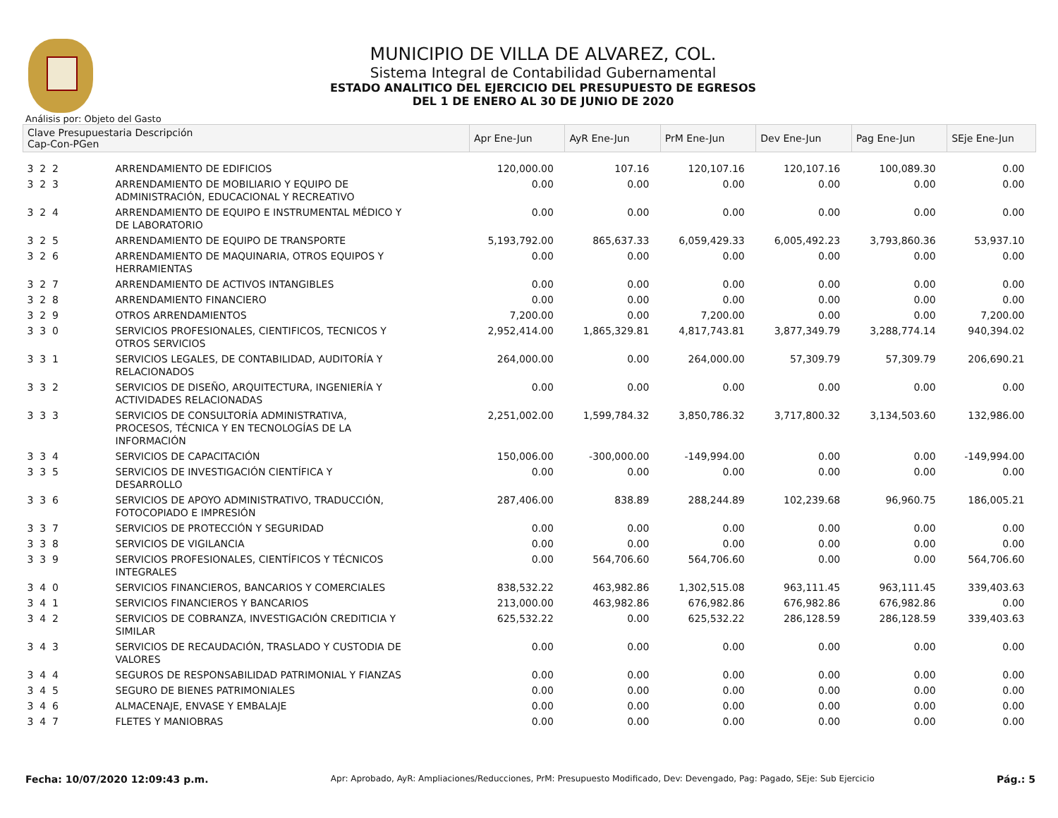MUNICIPIO DE VILLA DE ALVAREZ, COL.
Sistema Integral de Contabilidad Gubernamental
ESTADO ANALITICO DEL EJERCICIO DEL PRESUPUESTO DE EGRESOS
DEL 1 DE ENERO AL 30 DE JUNIO DE 2020
Análisis por: Objeto del Gasto
| Clave Presupuestaria Descripción Cap-Con-PGen | | Apr Ene-Jun | AyR Ene-Jun | PrM Ene-Jun | Dev Ene-Jun | Pag Ene-Jun | SEje Ene-Jun |
| --- | --- | --- | --- | --- | --- | --- | --- |
| 3 2 2 | ARRENDAMIENTO DE EDIFICIOS | 120,000.00 | 107.16 | 120,107.16 | 120,107.16 | 100,089.30 | 0.00 |
| 3 2 3 | ARRENDAMIENTO DE MOBILIARIO Y EQUIPO DE ADMINISTRACIÓN, EDUCACIONAL Y RECREATIVO | 0.00 | 0.00 | 0.00 | 0.00 | 0.00 | 0.00 |
| 3 2 4 | ARRENDAMIENTO DE EQUIPO E INSTRUMENTAL MÉDICO Y DE LABORATORIO | 0.00 | 0.00 | 0.00 | 0.00 | 0.00 | 0.00 |
| 3 2 5 | ARRENDAMIENTO DE EQUIPO DE TRANSPORTE | 5,193,792.00 | 865,637.33 | 6,059,429.33 | 6,005,492.23 | 3,793,860.36 | 53,937.10 |
| 3 2 6 | ARRENDAMIENTO DE MAQUINARIA, OTROS EQUIPOS Y HERRAMIENTAS | 0.00 | 0.00 | 0.00 | 0.00 | 0.00 | 0.00 |
| 3 2 7 | ARRENDAMIENTO DE ACTIVOS INTANGIBLES | 0.00 | 0.00 | 0.00 | 0.00 | 0.00 | 0.00 |
| 3 2 8 | ARRENDAMIENTO FINANCIERO | 0.00 | 0.00 | 0.00 | 0.00 | 0.00 | 0.00 |
| 3 2 9 | OTROS ARRENDAMIENTOS | 7,200.00 | 0.00 | 7,200.00 | 0.00 | 0.00 | 7,200.00 |
| 3 3 0 | SERVICIOS PROFESIONALES, CIENTIFICOS, TECNICOS Y OTROS SERVICIOS | 2,952,414.00 | 1,865,329.81 | 4,817,743.81 | 3,877,349.79 | 3,288,774.14 | 940,394.02 |
| 3 3 1 | SERVICIOS LEGALES, DE CONTABILIDAD, AUDITORÍA Y RELACIONADOS | 264,000.00 | 0.00 | 264,000.00 | 57,309.79 | 57,309.79 | 206,690.21 |
| 3 3 2 | SERVICIOS DE DISEÑO, ARQUITECTURA, INGENIERÍA Y ACTIVIDADES RELACIONADAS | 0.00 | 0.00 | 0.00 | 0.00 | 0.00 | 0.00 |
| 3 3 3 | SERVICIOS DE CONSULTORÍA ADMINISTRATIVA, PROCESOS, TÉCNICA Y EN TECNOLOGÍAS DE LA INFORMACIÓN | 2,251,002.00 | 1,599,784.32 | 3,850,786.32 | 3,717,800.32 | 3,134,503.60 | 132,986.00 |
| 3 3 4 | SERVICIOS DE CAPACITACIÓN | 150,006.00 | -300,000.00 | -149,994.00 | 0.00 | 0.00 | -149,994.00 |
| 3 3 5 | SERVICIOS DE INVESTIGACIÓN CIENTÍFICA Y DESARROLLO | 0.00 | 0.00 | 0.00 | 0.00 | 0.00 | 0.00 |
| 3 3 6 | SERVICIOS DE APOYO ADMINISTRATIVO, TRADUCCIÓN, FOTOCOPIADO E IMPRESIÓN | 287,406.00 | 838.89 | 288,244.89 | 102,239.68 | 96,960.75 | 186,005.21 |
| 3 3 7 | SERVICIOS DE PROTECCIÓN Y SEGURIDAD | 0.00 | 0.00 | 0.00 | 0.00 | 0.00 | 0.00 |
| 3 3 8 | SERVICIOS DE VIGILANCIA | 0.00 | 0.00 | 0.00 | 0.00 | 0.00 | 0.00 |
| 3 3 9 | SERVICIOS PROFESIONALES, CIENTÍFICOS Y TÉCNICOS INTEGRALES | 0.00 | 564,706.60 | 564,706.60 | 0.00 | 0.00 | 564,706.60 |
| 3 4 0 | SERVICIOS FINANCIEROS, BANCARIOS Y COMERCIALES | 838,532.22 | 463,982.86 | 1,302,515.08 | 963,111.45 | 963,111.45 | 339,403.63 |
| 3 4 1 | SERVICIOS FINANCIEROS Y BANCARIOS | 213,000.00 | 463,982.86 | 676,982.86 | 676,982.86 | 676,982.86 | 0.00 |
| 3 4 2 | SERVICIOS DE COBRANZA, INVESTIGACIÓN CREDITICIA Y SIMILAR | 625,532.22 | 0.00 | 625,532.22 | 286,128.59 | 286,128.59 | 339,403.63 |
| 3 4 3 | SERVICIOS DE RECAUDACIÓN, TRASLADO Y CUSTODIA DE VALORES | 0.00 | 0.00 | 0.00 | 0.00 | 0.00 | 0.00 |
| 3 4 4 | SEGUROS DE RESPONSABILIDAD PATRIMONIAL Y FIANZAS | 0.00 | 0.00 | 0.00 | 0.00 | 0.00 | 0.00 |
| 3 4 5 | SEGURO DE BIENES PATRIMONIALES | 0.00 | 0.00 | 0.00 | 0.00 | 0.00 | 0.00 |
| 3 4 6 | ALMACENAJE, ENVASE Y EMBALAJE | 0.00 | 0.00 | 0.00 | 0.00 | 0.00 | 0.00 |
| 3 4 7 | FLETES Y MANIOBRAS | 0.00 | 0.00 | 0.00 | 0.00 | 0.00 | 0.00 |
Fecha: 10/07/2020 12:09:43 p.m. Apr: Aprobado, AyR: Ampliaciones/Reducciones, PrM: Presupuesto Modificado, Dev: Devengado, Pag: Pagado, SEje: Sub Ejercicio Pág.: 5